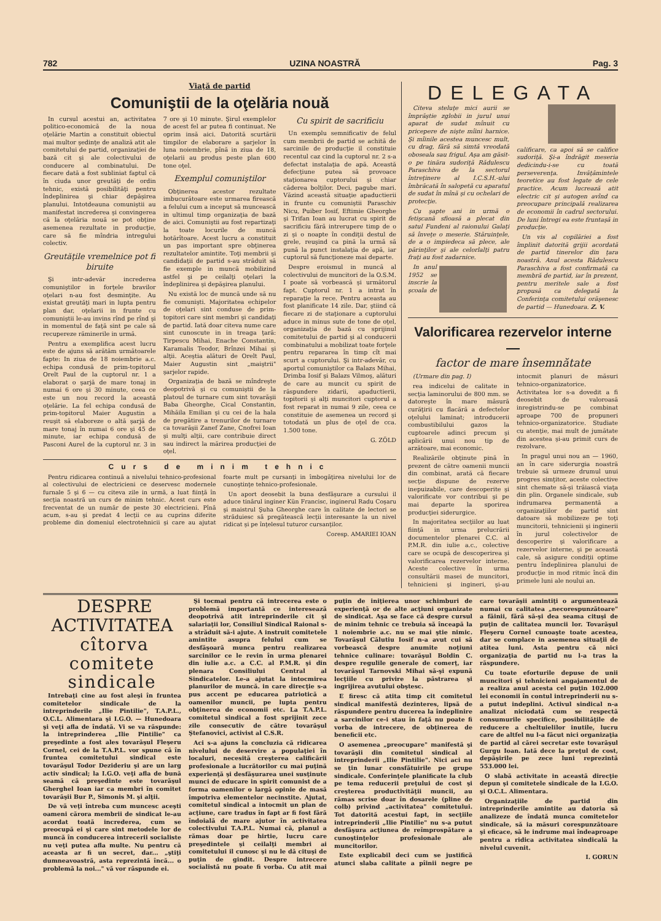782 UZINA NOASTRĂ Pag. 3
Viaţă de partid
Comuniştii de la oţelăria nouă
In cursul acestui an, activitatea politico-economică de la noua oţelărie Martin a constituit obiectul mai multor şedinţe de analiză atit ale comitetului de partid, organizaţiei de bază cit şi ale colectivului de conducere al combinatului. De fiecare dată a fost subliniat faptul că în ciuda unor greutăţi de ordin tehnic, există posibilităţi pentru îndeplinirea şi chiar depăşirea planului. Intotdeauna comuniştii au manifestat increderea şi convingerea că la oţelăria nouă se pot obţine asemenea rezultate in producţie, care să fie mîndria intregului colectiv.
Greutăţile vremelnice pot fi biruite
Şi intr-adevăr increderea comuniştilor in forţele bravilor oţelari n-au fost desminţite. Au existat greutăţi mari in lupta pentru plan dar, oţelarii in frunte cu comuniştii le-au invins rînd pe rînd şi in momentul de faţă sint pe cale să recupereze răminerile in urmă.
Pentru a exemplifica acest lucru este de ajuns să arătăm următoarele fapte: In ziua de 18 noiembrie a.c. echipa condusă de prim-topitorul Orelt Paul de la cuptorul nr. 1 a elaborat o şarjă de mare tonaj in numai 6 ore şi 30 minute, ceea ce este un nou record la această oţelărie. La fel echipa condusă de prim-topitorul Maier Augustin a reuşit să elaboreze o altă şarjă de mare tonaj în numai 6 ore şi 45 de minute, iar echipa condusă de Pasconi Aurel de la cuptorul nr. 3 in 7 ore şi 10 minute. Şirul exemplelor de acest fel ar putea fi continuat. Ne oprim insă aici. Datorită scurtării timpilor de elaborare a şarjelor în luna noiembrie, pînă in ziua de 18, oţelarii au produs peste plan 600 tone oţel.
Exemplul comuniştilor
Obţinerea acestor rezultate imbucurătoare este urmarea firească a felului cum a inceput să muncească in ultimul timp organizaţia de bază de aici. Comuniştii au fost repartizaţi la toate locurile de muncă hotărîtoare. Acest lucru a constituit un pas important spre obţinerea rezultatelor amintite. Toţi membrii şi candidaţii de partid s-au străduit să fie exemple in muncă mobilizind astfel şi pe ceilalţi oţelari la îndeplinirea şi depăşirea planului.
Nu există loc de muncă unde să nu fie comunişti. Majoritatea echipelor de oţelari sint conduse de prim-topitori care sint membri şi candidaţi de partid. Iată doar citeva nume care sint cunoscute in in treaga ţară: Tirpescu Mihai, Enache Constantin, Karamalis Teodor, Brînzei Mihai şi alţii. Aceştia alături de Orelt Paul, Maier Augustin sint „maiştrii" şarjelor rapide.
Organizaţia de bază se mîndreşte deopotrivă şi cu comuniştii de la platoul de turnare cum sint tovarăşii Baba Gheorghe, Cical Constantin, Mihăila Emilian şi cu cei de la hala de pregătire a trenurilor de turnare ca tovarăşii Zanef Zane, Cnofrei Ioan şi mulţi alţii, care contribuie direct sau indirect la mărirea producţiei de oţel.
Cu spirit de sacrificiu
Un exemplu semnificativ de felul cum membrii de partid se achită de sarcinile de producţie il constituie recentul caz cind la cuptorul nr. 2 s-a defectat instalaţia de apă. Această defecţiune putea să provoace staţionarea cuptorului şi chiar căderea bolţilor. Deci, pagube mari. Văzind această situaţie apaductierii in frunte cu comuniştii Paraschiv Nicu, Puiber Iosif, Eftimie Gheorghe şi Trifan Ioan au lucrat cu spirit de sacrificiu fără intrerupere timp de o zi şi o noapte în condiţii destul de grele, reuşind ca pină la urmă să pună la punct instalaţia de apă, iar cuptorul să funcţioneze mai departe.
Despre eroismul in muncă al colectivului de muncitori de la O.S.M. I poate să vorbească şi următorul fapt. Cuptorul nr. 1 a intrat în reparaţie la rece. Pentru aceasta au fost planificate 14 zile. Dar, ştiind că fiecare zi de staţionare a cuptorului aduce in minus sute de tone de oţel, organizaţia de bază cu sprijinul comitetului de partid şi al conducerii combinatului a mobilizat toate forţele pentru repararea în timp cît mai scurt a cuptorului. Şi intr-adevăr, cu aportul comuniştilor ca Balazs Mihai, Drimba Iosif şi Balazs Vilmoş, alături de care au muncit cu spirit de răspundere zidarii, apaductierii, topitorii şi alţi muncitori cuptorul a fost reparat in numai 9 zile, ceea ce constituie de asemenea un record şi totodată un plus de oţel de cca. 1.500 tone.
G. ZÖLD
Curs de minim tehnic
Pentru ridicarea continuă a nivelului tehnico-profesional al colectivului de electricieni ce deservesc modernele furnale 5 şi 6 — cu citeva zile in urmă, a luat fiinţă în secţia noastră un curs de minim tehnic. Acest curs este frecventat de un număr de peste 30 electricieni. Pînă acum, s-au şi predat 4 lecţii ce au cuprins diferite probleme din domeniul electrotehnicii şi care au ajutat foarte mult pe cursanţi in îmbogăţirea nivelului lor de cunoştinţe tehnico-profesionale.
Un aport deosebit la buna desfăşurare a cursului il aduce tinărul inginer Kün Francisc, inginerul Radu Coşaru şi maistrul Şuha Gheorghe care în calitate de lectori se străduiesc să pregătească lecţii interesante la un nivel ridicat şi pe înţelesul tuturor cursanţilor.
Coresp. AMARIEI IOAN
DELEGATA
Citeva steluţe mici aurii se împrăştie zglobii in jurul unui aparat de sudat mînuit cu pricepere de nişte mîini harnice. Şi mîinile acestea muncesc mult, cu drag, fără să simtă vreodată oboseala sau frigul. Aşa am găsit-o pe tinăra sudoriţă Rădulescu Paraschiva de la sectorul întreţinere al I.C.S.H.-ului îmbrăcată în salopetă cu aparatul de sudat în mînă şi cu ochelari de protecţie.
Cu şapte ani in urmă o fetişcană sfioasă a plecat din satul Fundeni al raionului Galaţi să înveţe o meserie. Stăruinţele, de a o impiedeca să plece, ale părinţilor şi ale celorlalţi patru fraţi au fost zadarnice.
In anul 1952 se inscrie la şcoala de calificare, ca apoi să se califice sudoriţă. Şi-a îndrăgit meseria dedicindu-i-se cu toată perseverenţa. Invăţămintele teoretice au fost legate de cele practice. Acum lucrează atit electric cit şi autogen avînd ca preocupare principală realizarea de economii în cadrul sectorului. De luni întregi ea este fruntaşă in producţie.
Un vis al copilăriei a fost împlinit datorită grijii acordată de partid tinerelor din ţara noastră. Anul acesta Rădulescu Paraschiva a fost confirmată ca membră de partid, iar în prezent, pentru meritele sale a fost propusă ca delegată la Conferinţa comitetului orăşenesc de partid — Hunedoara. Z. V.
Valorificarea rezervelor interne —
factor de mare însemnătate
(Urmare din pag. I)
rea indicelui de calitate in secţia laminorului de 800 mm. se datoreşte în mare măsură curăţirii cu flacără a defectelor oţelului laminat; introducerii combustibilului gazos la cuptoarele adinci precum şi aplicării unui nou tip de arzătoare, mai economic.
Realizările obţinute pină în prezent de către oamenii muncii din combinat, arată că fiecare secţie dispune de rezerve inepuizabile, care descoperite şi valorificate vor contribui şi pe mai departe la sporirea producţiei siderurgice.
In majoritatea secţiilor au luat fiinţă in urma prelucrării documentelor plenarei C.C. al P.M.R. din iulie a.c., colective care se ocupă de descoperirea şi valorificarea rezervelor interne. Aceste colective în urma consultării masei de muncitori, tehnicieni şi ingineri, şi-au intocmit planuri de măsuri tehnico-organizatorice. Activitatea lor s-a dovedit a fi deosebit de valoroasă inregistrindu-se pe combinat aproape 700 de propuneri tehnico-organizatorice. Studiate cu atenţie, mai mult de jumătate din acestea şi-au primit curs de rezolvare.
In pragul unui nou an — 1960, an în care siderurgia noastră trebuie să urmeze drumul unui progres simţitor, aceste colective sint chemate să-şi trăiască viaţa din plin. Organele sindicale, sub indrumarea permanentă a organizaţiilor de partid sint datoare să mobilizeze pe toţi muncitorii, tehnicienii şi inginerii în jurul colectivelor de descoperire şi valorificare a rezervelor interne, şi pe această cale, să asigure condiţii optime pentru îndeplinirea planului de producţie in mod ritmic încă din primele luni ale noului an.
DESPRE ACTIVITATEA
cîtorva comitete sindicale
Intrebaţi cine au fost aleşi în fruntea comitetelor sindicale de la intreprinderile „Ilie Pintilie", T.A.P.L., O.C.L. Alimentara şi I.G.O. — Hunedoara şi veţi afla de îndată. Vi se va răspunde: la intreprinderea „Ilie Pintilie" ca preşedinte a fost ales tovarăşul Fleşeru Cornel, cei de la T.A.P.L. vor spune că în fruntea comitetului sindical este tovarăşul Todor Dezideriu şi are un larg activ sindical; la I.G.O. veţi afla de bună seamă că preşedinte este tovarăşul Gherghel Ioan iar ca membri în comitet tovarăşii Bur P., Simonis M. şi alţii.
De vă veţi întreba cum muncesc aceşti oameni cărora membrii de sindicat le-au acordat toată increderea, cum se preocupă ei şi care sint metodele lor de muncă în conducerea intrecerii socialiste nu veţi putea afla multe. Nu pentru că aceasta ar fi un secret, dar... „ştiţi dumneavoastră, asta reprezintă încă... o problemă la noi..." vă vor răspunde ei.
Şi tocmai pentru că intrecerea este o problemă importantă ce interesează deopotrivă atit intreprinderile cit şi salariaţii lor, Consiliul Sindical Raional s-a străduit să-i ajute. A instruit comitetele amintite asupra felului cum se desfăşoară munca pentru realizarea sarcinilor ce le revin în urma plenarei din iulie a.c. a C.C. al P.M.R. şi din plenara Consiliului Central al Sindicatelor. Le-a ajutat la intocmirea planurilor de muncă. in care direcţie s-a pus accent pe educarea patriotică a oamenilor muncii, pe lupta pentru obţinerea de economii etc. La T.A.P.L. comitetul sindical a fost sprijinit zece zile consecutiv de către tovarăşul Ştefanovici, activist al C.S.R.
Aci s-a ajuns la concluzia că ridicarea nivelului de deservire a populaţiei în localuri, necesită creşterea calificării profesionale a lucrătorilor cu mai puţină experienţă şi desfăşurarea unei susţinute munci de educare in spirit comunist de a forma oamenilor o largă opinie de masă împotriva elementelor necinstite. Ajutat, comitetul sindical a intocmit un plan de acţiune, care tradus în fapt ar fi fost fără îndoială de mare ajutor în activitatea colectivului T.A.P.L. Numai că, planul a rămas doar pe hirtie, lucru care preşedintele şi ceilalţi membri ai comitetului il cunosc şi nu le dă cituşi de puţin de gindit. Despre intrecere socialistă nu poate fi vorba. Cu atit mai puţin de iniţierea unor schimburi de experienţă or de alte acţiuni organizate de sindicat. Aşa se face că despre cursul de minim tehnic ce trebuia să înceapă la 1 noiembrie a.c. nu se mai ştie nimic. Tovarăşul Călutiu Iosif n-a avut cui să vorbească despre anumite noţiuni tehnice culinare: tovarăşul Boldin C. despre regulile generale de comerţ, iar tovarăşul Tarnovski Mihai să-şi expună lecţiile cu privire la păstrarea şi ingrijirea avutului obştesc.
E firesc că atita timp cit comitetul sindical manifestă dezinteres, lipsă de răspundere pentru ducerea la îndeplinire a sarcinilor ce-i stau în faţă nu poate fi vorba de intrecere, de obţinerea de beneficii etc.
O asemenea „preocupare" manifestă şi tovarăşii din comitetul sindical al intreprinderii „Ilie Pintilie". Nici aci nu se ţin lunar consfătuirile pe grupe sindicale. Conferinţele planificate la club pe tema reducerii preţului de cost şi creşterea productivităţii muncii, au rămas scrise doar în dosarele (pline de colb) privind „activitatea" comitetului. Tot datorită acestui fapt, in secţiile intreprinderii „Ilie Pintilie" nu s-a putut desfăşura acţiunea de reîmprospătare a cunoştinţelor profesionale ale muncitorilor.
Este explicabil deci cum se justifică atunci slaba calitate a pîinii negre pe care tovarăşii amintiţi o argumentează numai cu calitatea „necorespunzătoare" a făinii, fără să-şi dea seama cituşi de puţin de calitatea muncii lor. Tovarăşul Fleşeru Cornel cunoaşte toate acestea, dar se complace in asemenea situaţii de atitea luni. Asta pentru că nici organizaţia de partid nu l-a tras la răspundere.
Cu toate eforturile depuse de unii muncitori şi tehnicieni angajamentul de a realiza anul acesta cel puţin 102.000 lei economii în contul intreprinderii nu s-a putut indeplini. Activul sindical n-a analizat niciodată cum se respectă consumurile specifice, posibilităţile de reducere a cheltuielilor inutile, lucru care de altfel nu l-a făcut nici organizaţia de partid al cărei secretar este tovarăşul Gurgu Ioan. Iată dece la preţul de cost, depăşirile pe zece luni reprezintă 553.000 lei.
O slabă activitate in această direcţie depun şi comitetele sindicale de la I.G.O. şi O.C.L. Alimentara.
Organizaţiile de partid din intreprinderile amintite au datoria să analizeze de îndată munca comitetelor sindicale, să ia măsuri corespunzătoare şi eficace, să le indrume mai îndeaproape pentru a ridica activitatea sindicală la nivelul cuvenit.
I. GORUN